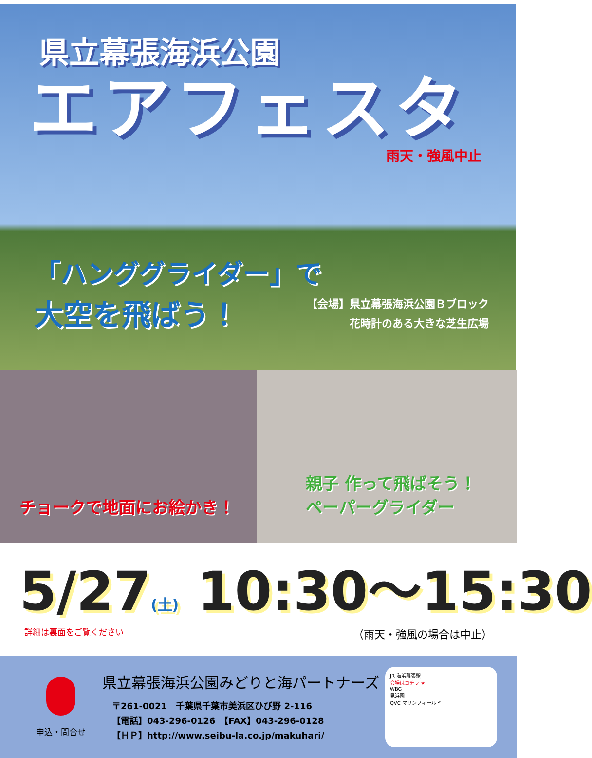県立幕張海浜公園
エアフェスタ
雨天・強風中止
「ハンググライダー」で
大空を飛ばう！
【会場】県立幕張海浜公園Ｂブロック
花時計のある大きな芝生広場
チョークで地面にお絵かき！ 親子 作って飛ばそう！
ペーパーグライダー
5/27(土) 10:30～15:30
詳細は裏面をご覧ください （雨天・強風の場合は中止）
申込・問合せ
県立幕張海浜公園みどりと海パートナーズ
〒261-0021　千葉県千葉市美浜区ひび野 2-116
【電話】043-296-0126　【FAX】043-296-0128
【ＨＰ】http://www.seibu-la.co.jp/makuhari/
JR 海浜幕張駅
会場はコチラ ★
WBG
見浜園
QVC マリンフィールド